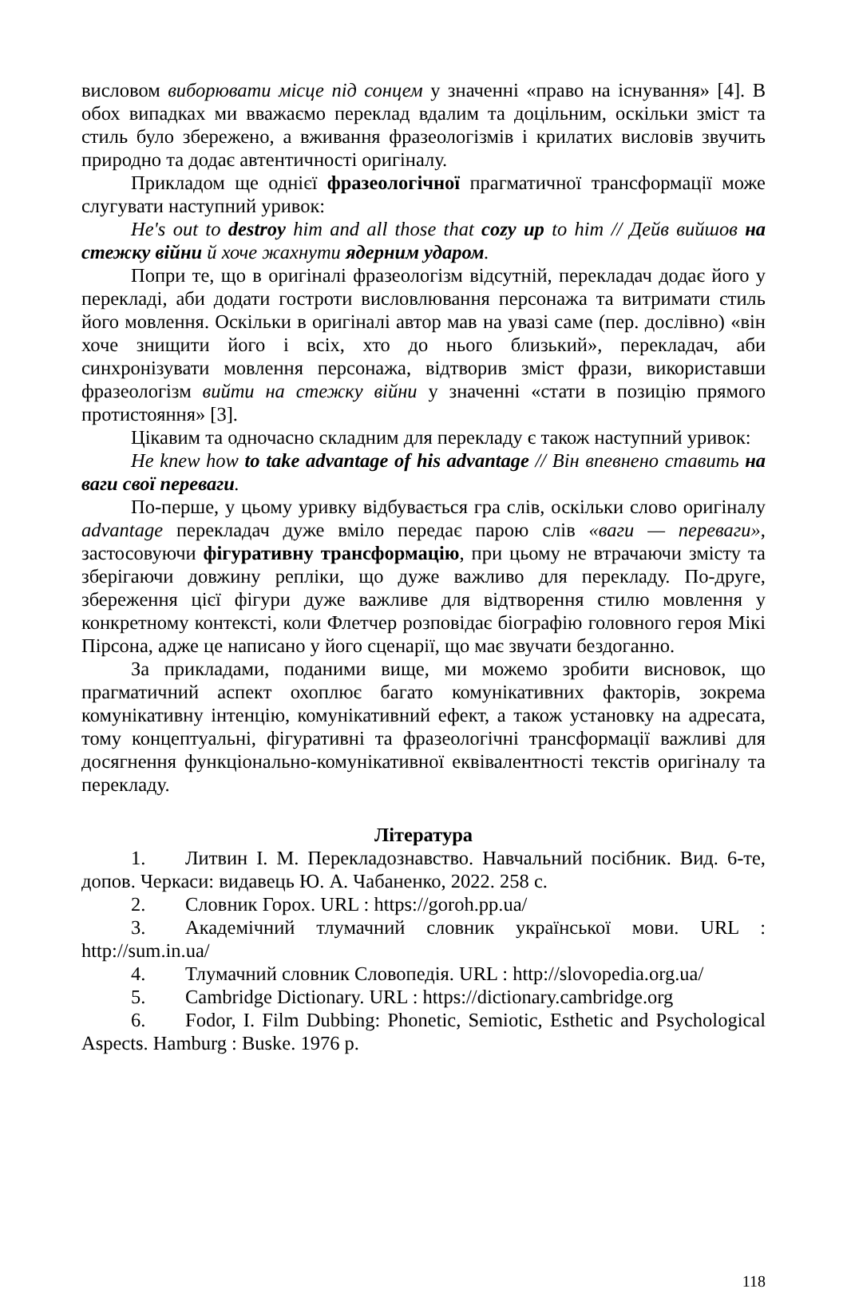висловом виборювати місце під сонцем у значенні «право на існування» [4]. В обох випадках ми вважаємо переклад вдалим та доцільним, оскільки зміст та стиль було збережено, а вживання фразеологізмів і крилатих висловів звучить природно та додає автентичності оригіналу.
Прикладом ще однієї фразеологічної прагматичної трансформації може слугувати наступний уривок:
He's out to destroy him and all those that cozy up to him // Дейв вийшов на стежку війни й хоче жахнути ядерним ударом.
Попри те, що в оригіналі фразеологізм відсутній, перекладач додає його у перекладі, аби додати гостроти висловлювання персонажа та витримати стиль його мовлення. Оскільки в оригіналі автор мав на увазі саме (пер. дослівно) «він хоче знищити його і всіх, хто до нього близький», перекладач, аби синхронізувати мовлення персонажа, відтворив зміст фрази, використавши фразеологізм вийти на стежку війни у значенні «стати в позицію прямого протистояння» [3].
Цікавим та одночасно складним для перекладу є також наступний уривок:
He knew how to take advantage of his advantage // Він впевнено ставить на ваги свої переваги.
По-перше, у цьому уривку відбувається гра слів, оскільки слово оригіналу advantage перекладач дуже вміло передає парою слів «ваги — переваги», застосовуючи фігуративну трансформацію, при цьому не втрачаючи змісту та зберігаючи довжину репліки, що дуже важливо для перекладу. По-друге, збереження цієї фігури дуже важливе для відтворення стилю мовлення у конкретному контексті, коли Флетчер розповідає біографію головного героя Мікі Пірсона, адже це написано у його сценарії, що має звучати бездоганно.
За прикладами, поданими вище, ми можемо зробити висновок, що прагматичний аспект охоплює багато комунікативних факторів, зокрема комунікативну інтенцію, комунікативний ефект, а також установку на адресата, тому концептуальні, фігуративні та фразеологічні трансформації важливі для досягнення функціонально-комунікативної еквівалентності текстів оригіналу та перекладу.
Література
1. Литвин І. М. Перекладознавство. Навчальний посібник. Вид. 6-те, допов. Черкаси: видавець Ю. А. Чабаненко, 2022. 258 с.
2. Словник Горох. URL : https://goroh.pp.ua/
3. Академічний тлумачний словник української мови. URL : http://sum.in.ua/
4. Тлумачний словник Словопедія. URL : http://slovopedia.org.ua/
5. Cambridge Dictionary. URL : https://dictionary.cambridge.org
6. Fodor, I. Film Dubbing: Phonetic, Semiotic, Esthetic and Psychological Aspects. Hamburg : Buske. 1976 p.
118